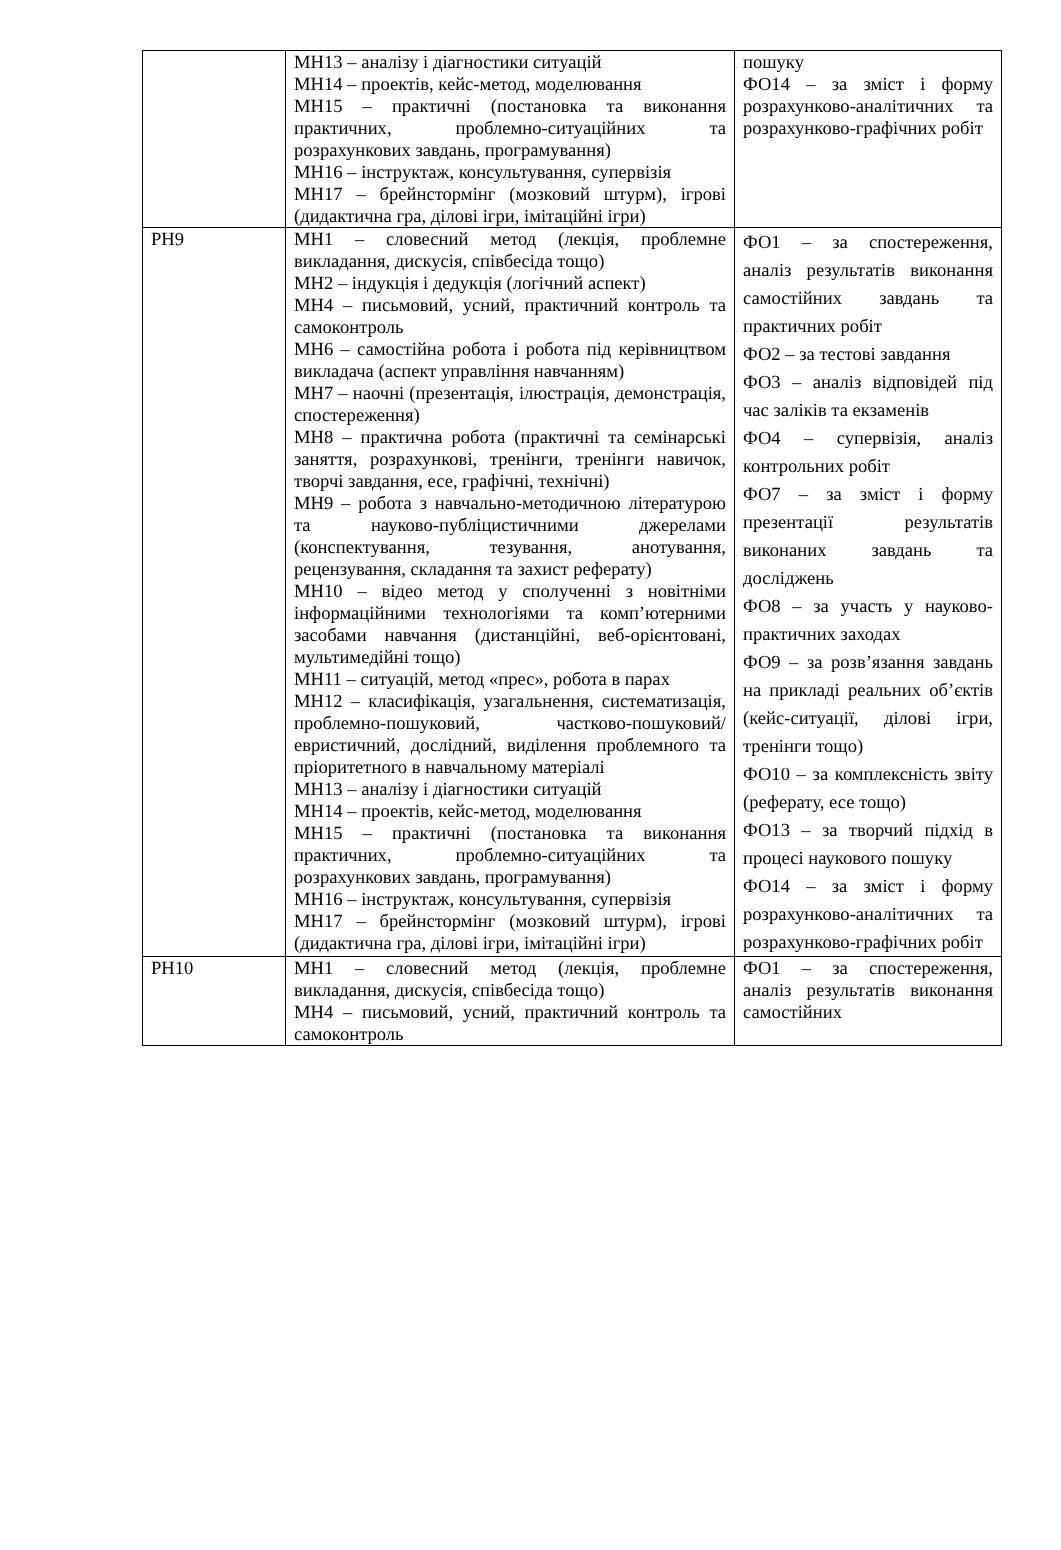| | МН13 – аналізу і діагностики ситуацій МН14 – проектів, кейс-метод, моделювання МН15 – практичні (постановка та виконання практичних, проблемно-ситуаційних та розрахункових завдань, програмування) МН16 – інструктаж, консультування, супервізія МН17 – брейнстормінг (мозковий штурм), ігрові (дидактична гра, ділові ігри, імітаційні ігри) | пошуку ФО14 – за зміст і форму розрахунково-аналітичних та розрахунково-графічних робіт |
| РН9 | МН1 – словесний метод (лекція, проблемне викладання, дискусія, співбесіда тощо) МН2 – індукція і дедукція (логічний аспект) МН4 – письмовий, усний, практичний контроль та самоконтроль МН6 – самостійна робота і робота під керівництвом викладача (аспект управління навчанням) МН7 – наочні (презентація, ілюстрація, демонстрація, спостереження) МН8 – практична робота (практичні та семінарські заняття, розрахункові, тренінги, тренінги навичок, творчі завдання, есе, графічні, технічні) МН9 – робота з навчально-методичною літературою та науково-публіцистичними джерелами (конспектування, тезування, анотування, рецензування, складання та захист реферату) МН10 – відео метод у сполученні з новітніми інформаційними технологіями та комп’ютерними засобами навчання (дистанційні, веб-орієнтовані, мультимедійні тощо) МН11 – ситуацій, метод «прес», робота в парах МН12 – класифікація, узагальнення, систематизація, проблемно-пошуковий, частково-пошуковий/евристичний, дослідний, виділення проблемного та пріоритетного в навчальному матеріалі МН13 – аналізу і діагностики ситуацій МН14 – проектів, кейс-метод, моделювання МН15 – практичні (постановка та виконання практичних, проблемно-ситуаційних та розрахункових завдань, програмування) МН16 – інструктаж, консультування, супервізія МН17 – брейнстормінг (мозковий штурм), ігрові (дидактична гра, ділові ігри, імітаційні ігри) | ФО1 – за спостереження, аналіз результатів виконання самостійних завдань та практичних робіт ФО2 – за тестові завдання ФО3 – аналіз відповідей під час заліків та екзаменів ФО4 – супервізія, аналіз контрольних робіт ФО7 – за зміст і форму презентації результатів виконаних завдань та досліджень ФО8 – за участь у науково-практичних заходах ФО9 – за розв’язання завдань на прикладі реальних об’єктів (кейс-ситуації, ділові ігри, тренінги тощо) ФО10 – за комплексність звіту (реферату, есе тощо) ФО13 – за творчий підхід в процесі наукового пошуку ФО14 – за зміст і форму розрахунково-аналітичних та розрахунково-графічних робіт |
| РН10 | МН1 – словесний метод (лекція, проблемне викладання, дискусія, співбесіда тощо) МН4 – письмовий, усний, практичний контроль та самоконтроль | ФО1 – за спостереження, аналіз результатів виконання самостійних |